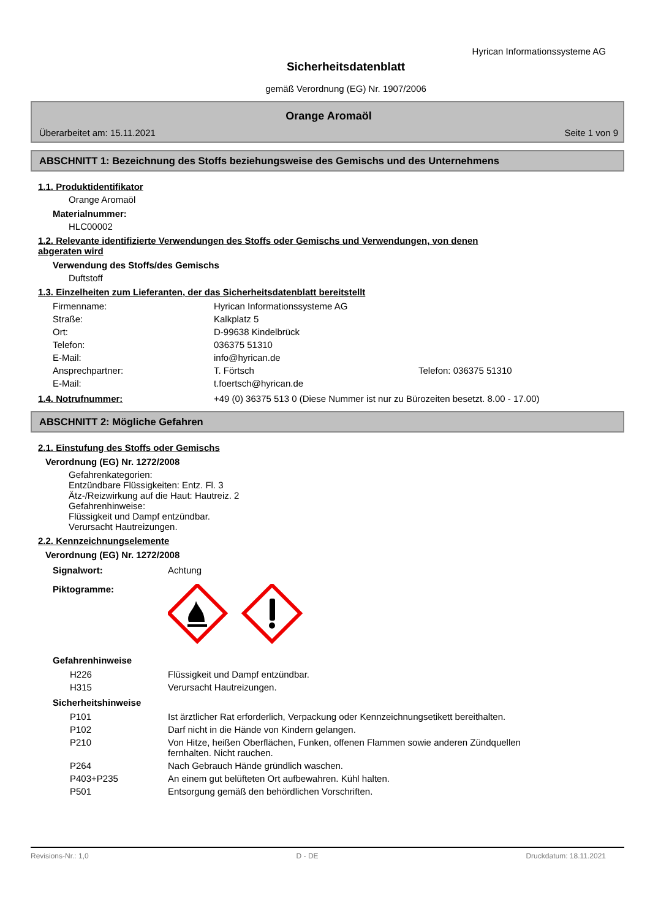Hyrican Informationssysteme AG
Sicherheitsdatenblatt
gemäß Verordnung (EG) Nr. 1907/2006
Orange Aromaöl
Überarbeitet am: 15.11.2021 Seite 1 von 9
ABSCHNITT 1: Bezeichnung des Stoffs beziehungsweise des Gemischs und des Unternehmens
1.1. Produktidentifikator
Orange Aromaöl
Materialnummer:
HLC00002
1.2. Relevante identifizierte Verwendungen des Stoffs oder Gemischs und Verwendungen, von denen
abgeraten wird
Verwendung des Stoffs/des Gemischs
Duftstoff
1.3. Einzelheiten zum Lieferanten, der das Sicherheitsdatenblatt bereitstellt
| Firmenname: | Hyrican Informationssysteme AG | |
| Straße: | Kalkplatz 5 | |
| Ort: | D-99638 Kindelbrück | |
| Telefon: | 036375 51310 | |
| E-Mail: | info@hyrican.de | |
| Ansprechpartner: | T. Förtsch | Telefon: 036375 51310 |
| E-Mail: | t.foertsch@hyrican.de | |
1.4. Notrufnummer: +49 (0) 36375 513 0 (Diese Nummer ist nur zu Bürozeiten besetzt. 8.00 - 17.00)
ABSCHNITT 2: Mögliche Gefahren
2.1. Einstufung des Stoffs oder Gemischs
Verordnung (EG) Nr. 1272/2008
Gefahrenkategorien:
Entzündbare Flüssigkeiten: Entz. Fl. 3
Ätz-/Reizwirkung auf die Haut: Hautreiz. 2
Gefahrenhinweise:
Flüssigkeit und Dampf entzündbar.
Verursacht Hautreizungen.
2.2. Kennzeichnungselemente
Verordnung (EG) Nr. 1272/2008
Signalwort: Achtung
Piktogramme:
Gefahrenhinweise
| H226 | Flüssigkeit und Dampf entzündbar. |
| H315 | Verursacht Hautreizungen. |
Sicherheitshinweise
| P101 | Ist ärztlicher Rat erforderlich, Verpackung oder Kennzeichnungsetikett bereithalten. |
| P102 | Darf nicht in die Hände von Kindern gelangen. |
| P210 | Von Hitze, heißen Oberflächen, Funken, offenen Flammen sowie anderen Zündquellen fernhalten. Nicht rauchen. |
| P264 | Nach Gebrauch Hände gründlich waschen. |
| P403+P235 | An einem gut belüfteten Ort aufbewahren. Kühl halten. |
| P501 | Entsorgung gemäß den behördlichen Vorschriften. |
Revisions-Nr.: 1,0 D - DE Druckdatum: 18.11.2021